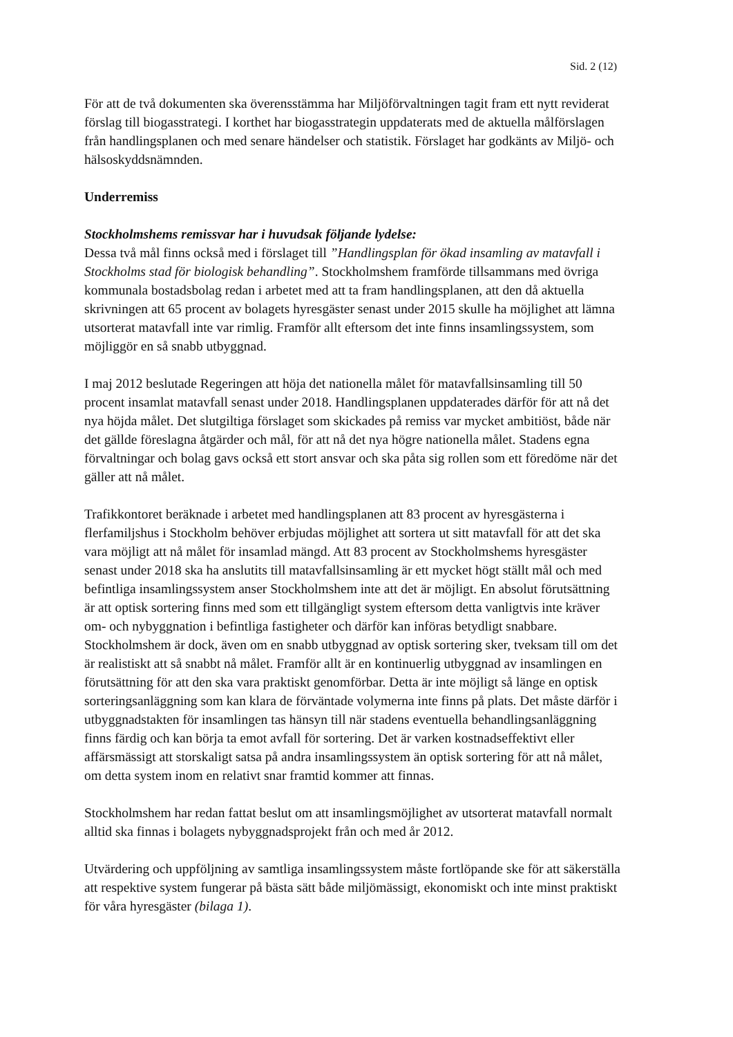Sid. 2 (12)
För att de två dokumenten ska överensstämma har Miljöförvaltningen tagit fram ett nytt reviderat förslag till biogasstrategi. I korthet har biogasstrategin uppdaterats med de aktuella målförslagen från handlingsplanen och med senare händelser och statistik. Förslaget har godkänts av Miljö- och hälsoskyddsnämnden.
Underremiss
Stockholmshems remissvar har i huvudsak följande lydelse:
Dessa två mål finns också med i förslaget till ”Handlingsplan för ökad insamling av matavfall i Stockholms stad för biologisk behandling”. Stockholmshem framförde tillsammans med övriga kommunala bostadsbolag redan i arbetet med att ta fram handlingsplanen, att den då aktuella skrivningen att 65 procent av bolagets hyresgäster senast under 2015 skulle ha möjlighet att lämna utsorterat matavfall inte var rimlig. Framför allt eftersom det inte finns insamlingssystem, som möjliggör en så snabb utbyggnad.
I maj 2012 beslutade Regeringen att höja det nationella målet för matavfallsinsamling till 50 procent insamlat matavfall senast under 2018. Handlingsplanen uppdaterades därför för att nå det nya höjda målet. Det slutgiltiga förslaget som skickades på remiss var mycket ambitiöst, både när det gällde föreslagna åtgärder och mål, för att nå det nya högre nationella målet. Stadens egna förvaltningar och bolag gavs också ett stort ansvar och ska påta sig rollen som ett föredöme när det gäller att nå målet.
Trafikkontoret beräknade i arbetet med handlingsplanen att 83 procent av hyresgästerna i flerfamiljshus i Stockholm behöver erbjudas möjlighet att sortera ut sitt matavfall för att det ska vara möjligt att nå målet för insamlad mängd. Att 83 procent av Stockholmshems hyresgäster senast under 2018 ska ha anslutits till matavfallsinsamling är ett mycket högt ställt mål och med befintliga insamlingssystem anser Stockholmshem inte att det är möjligt. En absolut förutsättning är att optisk sortering finns med som ett tillgängligt system eftersom detta vanligtvis inte kräver om- och nybyggnation i befintliga fastigheter och därför kan införas betydligt snabbare. Stockholmshem är dock, även om en snabb utbyggnad av optisk sortering sker, tveksam till om det är realistiskt att så snabbt nå målet. Framför allt är en kontinuerlig utbyggnad av insamlingen en förutsättning för att den ska vara praktiskt genomförbar. Detta är inte möjligt så länge en optisk sorteringsanläggning som kan klara de förväntade volymerna inte finns på plats. Det måste därför i utbyggnadstakten för insamlingen tas hänsyn till när stadens eventuella behandlingsanläggning finns färdig och kan börja ta emot avfall för sortering. Det är varken kostnadseffektivt eller affärsmässigt att storskaligt satsa på andra insamlingssystem än optisk sortering för att nå målet, om detta system inom en relativt snar framtid kommer att finnas.
Stockholmshem har redan fattat beslut om att insamlingsmöjlighet av utsorterat matavfall normalt alltid ska finnas i bolagets nybyggnadsprojekt från och med år 2012.
Utvärdering och uppföljning av samtliga insamlingssystem måste fortlöpande ske för att säkerställa att respektive system fungerar på bästa sätt både miljömässigt, ekonomiskt och inte minst praktiskt för våra hyresgäster (bilaga 1).